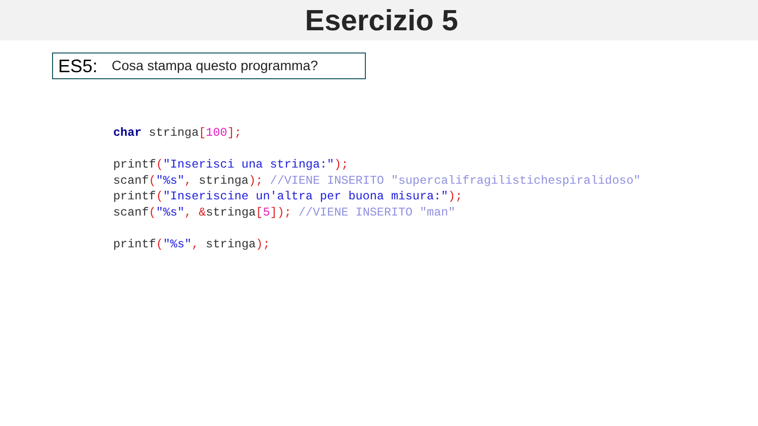Esercizio 5
ES5: Cosa stampa questo programma?
char stringa[100];

printf("Inserisci una stringa:");
scanf("%s", stringa); //VIENE INSERITO "supercalifragilistichespiralidoso"
printf("Inseriscine un'altra per buona misura:");
scanf("%s", &stringa[5]); //VIENE INSERITO "man"

printf("%s", stringa);